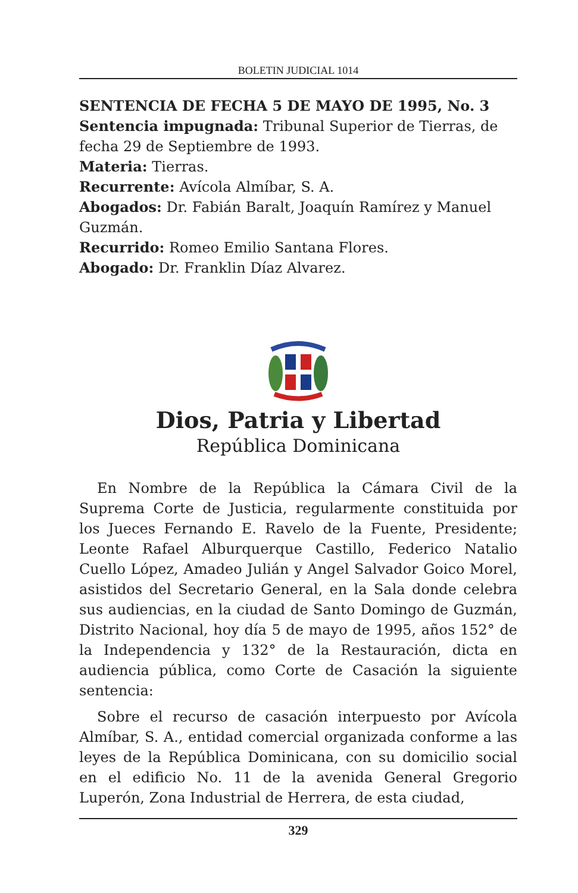BOLETIN JUDICIAL 1014
SENTENCIA DE FECHA 5 DE MAYO DE 1995, No. 3
Sentencia impugnada: Tribunal Superior de Tierras, de fecha 29 de Septiembre de 1993.
Materia: Tierras.
Recurrente: Avícola Almíbar, S. A.
Abogados: Dr. Fabián Baralt, Joaquín Ramírez y Manuel Guzmán.
Recurrido: Romeo Emilio Santana Flores.
Abogado: Dr. Franklin Díaz Alvarez.
Dios, Patria y Libertad
República Dominicana
En Nombre de la República la Cámara Civil de la Suprema Corte de Justicia, regularmente constituida por los Jueces Fernando E. Ravelo de la Fuente, Presidente; Leonte Rafael Alburquerque Castillo, Federico Natalio Cuello López, Amadeo Julián y Angel Salvador Goico Morel, asistidos del Secretario General, en la Sala donde celebra sus audiencias, en la ciudad de Santo Domingo de Guzmán, Distrito Nacional, hoy día 5 de mayo de 1995, años 152° de la Independencia y 132° de la Restauración, dicta en audiencia pública, como Corte de Casación la siguiente sentencia:
Sobre el recurso de casación interpuesto por Avícola Almíbar, S. A., entidad comercial organizada conforme a las leyes de la República Dominicana, con su domicilio social en el edificio No. 11 de la avenida General Gregorio Luperón, Zona Industrial de Herrera, de esta ciudad,
329